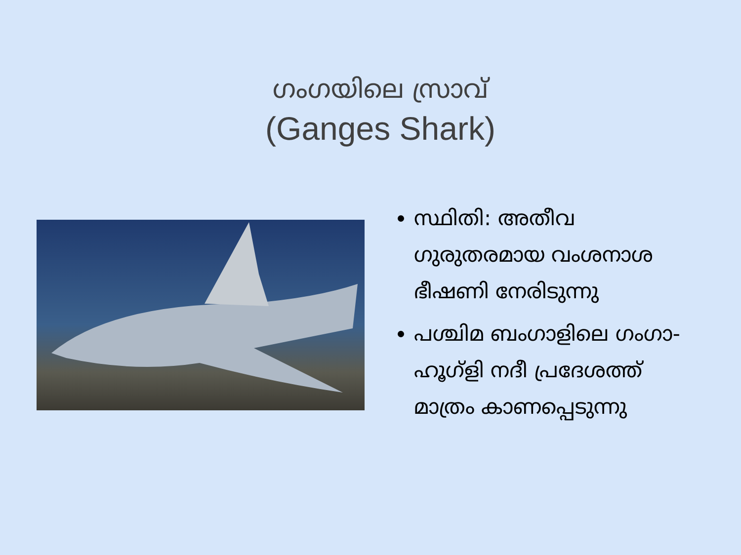ഗംഗയിലെ സ്രാവ്
(Ganges Shark)
സ്ഥിതി: അതീവ ഗുരുതരമായ വംശനാശ ഭീഷണി നേരിടുന്നു
പശ്ചിമ ബംഗാളിലെ ഗംഗാ-ഹൂഗ്ളി നദീ പ്രദേശത്ത് മാത്രം കാണപ്പെടുന്നു